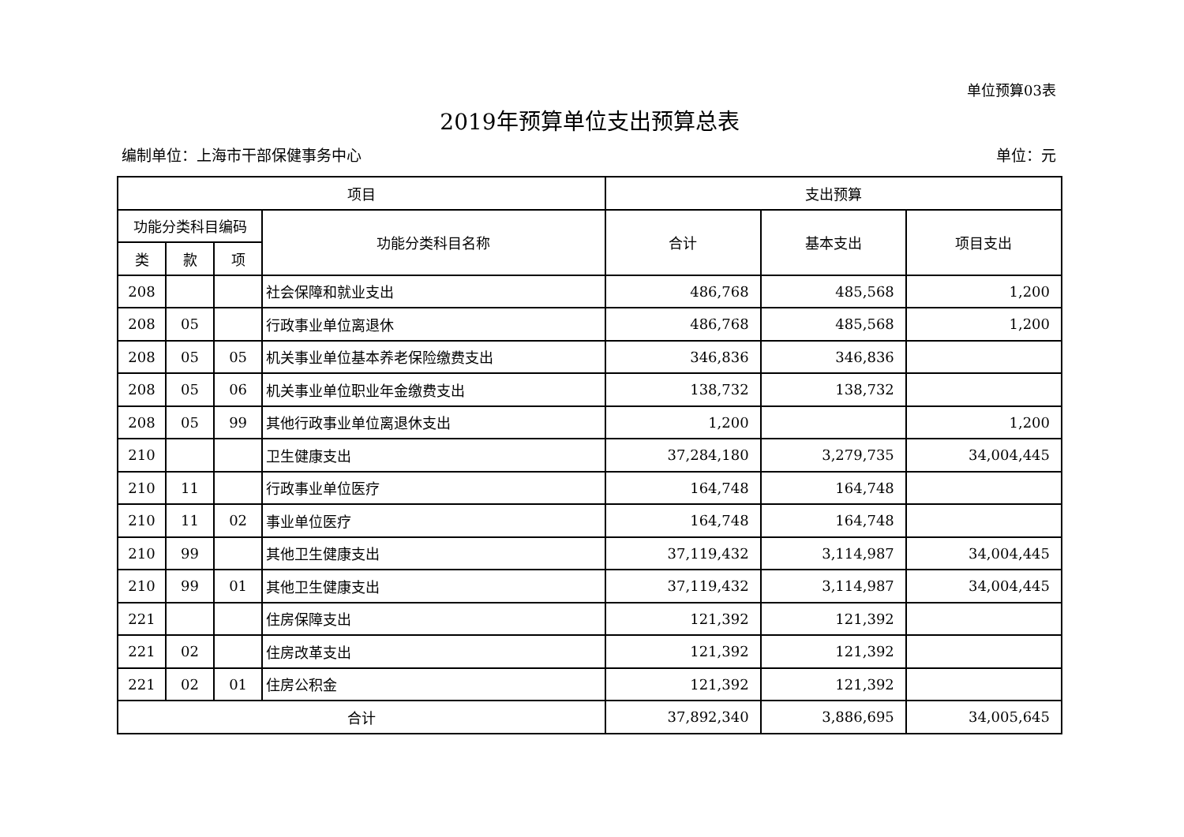单位预算03表
2019年预算单位支出预算总表
编制单位：上海市干部保健事务中心 单位：元
| 项目 | | | | 支出预算 | | |
| --- | --- | --- | --- | --- | --- | --- |
| 功能分类科目编码 | | | 功能分类科目名称 | 合计 | 基本支出 | 项目支出 |
| 类 | 款 | 项 | | | | |
| 208 | | | 社会保障和就业支出 | 486,768 | 485,568 | 1,200 |
| 208 | 05 | | 行政事业单位离退休 | 486,768 | 485,568 | 1,200 |
| 208 | 05 | 05 | 机关事业单位基本养老保险缴费支出 | 346,836 | 346,836 | |
| 208 | 05 | 06 | 机关事业单位职业年金缴费支出 | 138,732 | 138,732 | |
| 208 | 05 | 99 | 其他行政事业单位离退休支出 | 1,200 | | 1,200 |
| 210 | | | 卫生健康支出 | 37,284,180 | 3,279,735 | 34,004,445 |
| 210 | 11 | | 行政事业单位医疗 | 164,748 | 164,748 | |
| 210 | 11 | 02 | 事业单位医疗 | 164,748 | 164,748 | |
| 210 | 99 | | 其他卫生健康支出 | 37,119,432 | 3,114,987 | 34,004,445 |
| 210 | 99 | 01 | 其他卫生健康支出 | 37,119,432 | 3,114,987 | 34,004,445 |
| 221 | | | 住房保障支出 | 121,392 | 121,392 | |
| 221 | 02 | | 住房改革支出 | 121,392 | 121,392 | |
| 221 | 02 | 01 | 住房公积金 | 121,392 | 121,392 | |
| 合计 | | | | 37,892,340 | 3,886,695 | 34,005,645 |